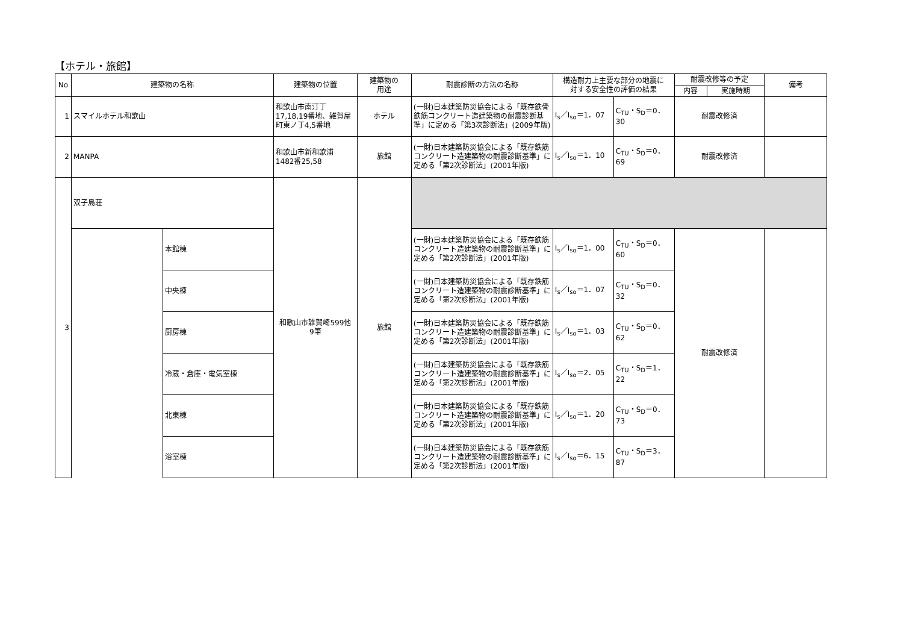【ホテル・旅館】
| No | 建築物の名称 | | 建築物の位置 | 建築物の 用途 | 耐震診断の方法の名称 | 構造耐力上主要な部分の地震に 対する安全性の評価の結果 | | 耐震改修等の予定 | | 備考 |
| --- | --- | --- | --- | --- | --- | --- | --- | --- | --- | --- |
| | | | | | | | | 内容 | 実施時期 | |
| 1 | スマイルホテル和歌山 | | 和歌山市南汀丁 17,18,19番地、雑賀屋町東ノ丁4,5番地 | ホテル | (一財)日本建築防災協会による「既存鉄骨鉄筋コンクリート造建築物の耐震診断基準」に定める「第3次診断法」(2009年版) | I<sub>s</sub>／I<sub>so</sub>＝1．07 | C<sub>TU</sub>・S<sub>D</sub>＝0．30 | 耐震改修済 | | |
| 2 | MANPA | | 和歌山市新和歌浦 1482番25,58 | 旅館 | (一財)日本建築防災協会による「既存鉄筋コンクリート造建築物の耐震診断基準」に定める「第2次診断法」(2001年版) | I<sub>s</sub>／I<sub>so</sub>＝1．10 | C<sub>TU</sub>・S<sub>D</sub>＝0．69 | 耐震改修済 | | |
| 3 | 双子島荘 | | 和歌山市雑賀崎599他 9筆 | 旅館 | | | | | | |
| | | 本館棟 | | | (一財)日本建築防災協会による「既存鉄筋コンクリート造建築物の耐震診断基準」に定める「第2次診断法」(2001年版) | I<sub>s</sub>／I<sub>so</sub>＝1．00 | C<sub>TU</sub>・S<sub>D</sub>＝0．60 | 耐震改修済 | | |
| | | 中央棟 | | | (一財)日本建築防災協会による「既存鉄筋コンクリート造建築物の耐震診断基準」に定める「第2次診断法」(2001年版) | I<sub>s</sub>／I<sub>so</sub>＝1．07 | C<sub>TU</sub>・S<sub>D</sub>＝0．32 | | | |
| | | 厨房棟 | | | (一財)日本建築防災協会による「既存鉄筋コンクリート造建築物の耐震診断基準」に定める「第2次診断法」(2001年版) | I<sub>s</sub>／I<sub>so</sub>＝1．03 | C<sub>TU</sub>・S<sub>D</sub>＝0．62 | | | |
| | | 冷蔵・倉庫・電気室棟 | | | (一財)日本建築防災協会による「既存鉄筋コンクリート造建築物の耐震診断基準」に定める「第2次診断法」(2001年版) | I<sub>s</sub>／I<sub>so</sub>＝2．05 | C<sub>TU</sub>・S<sub>D</sub>＝1．22 | | | |
| | | 北東棟 | | | (一財)日本建築防災協会による「既存鉄筋コンクリート造建築物の耐震診断基準」に定める「第2次診断法」(2001年版) | I<sub>s</sub>／I<sub>so</sub>＝1．20 | C<sub>TU</sub>・S<sub>D</sub>＝0．73 | | | |
| | | 浴室棟 | | | (一財)日本建築防災協会による「既存鉄筋コンクリート造建築物の耐震診断基準」に定める「第2次診断法」(2001年版) | I<sub>s</sub>／I<sub>so</sub>＝6．15 | C<sub>TU</sub>・S<sub>D</sub>＝3．87 | | | |